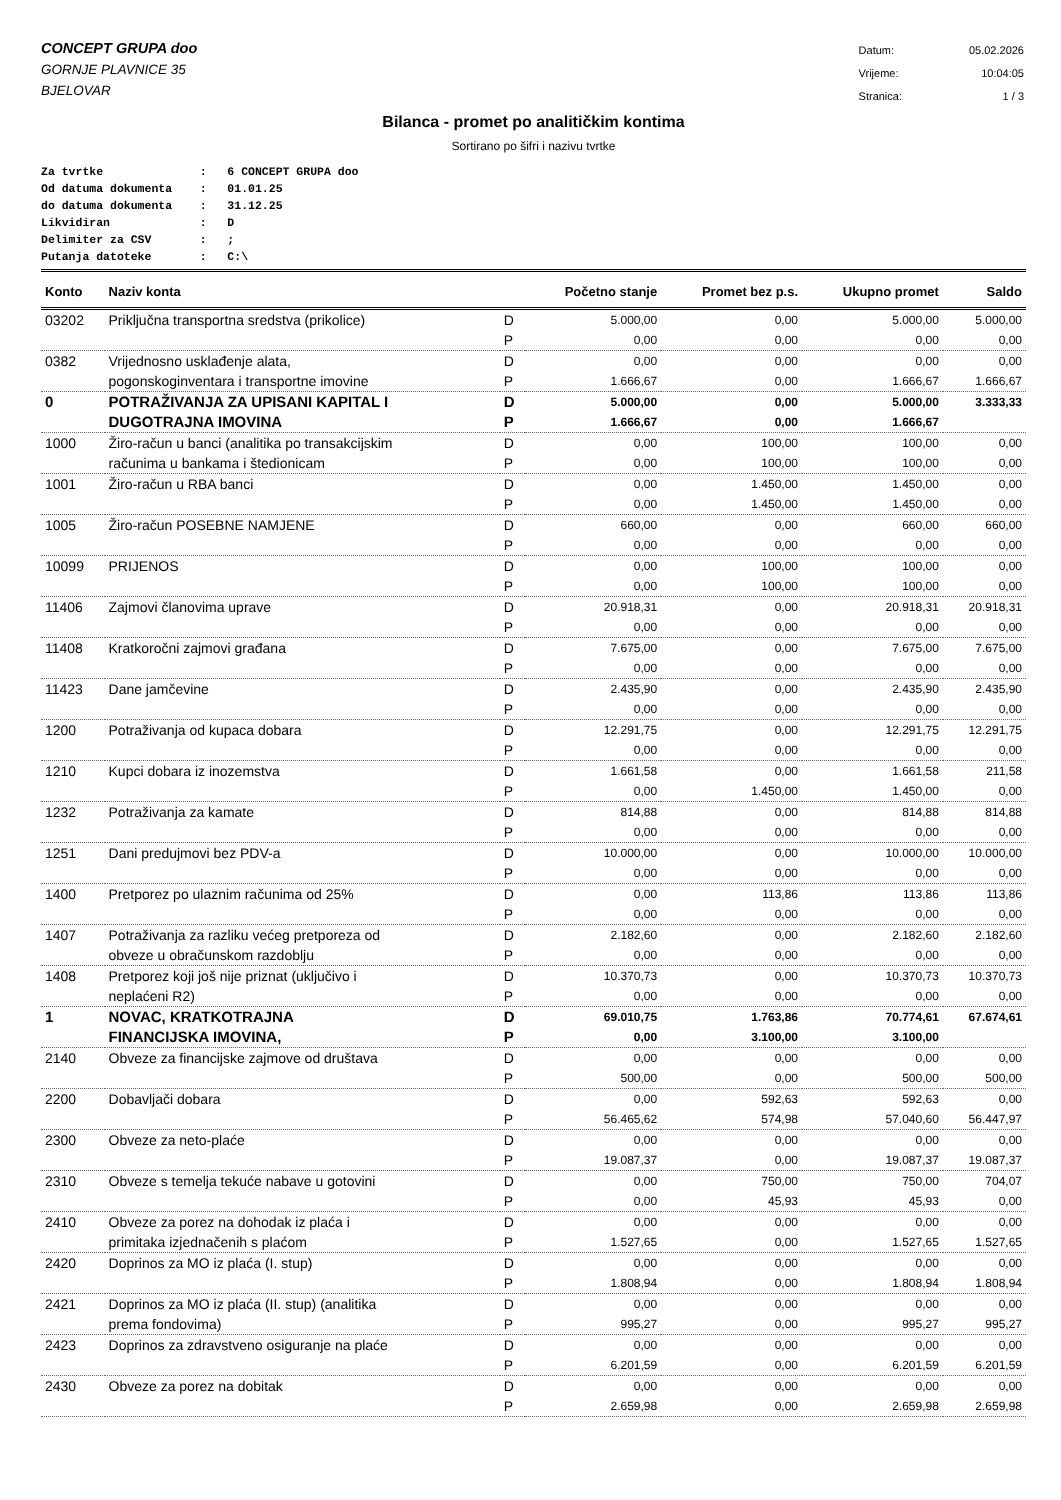CONCEPT GRUPA doo
GORNJE PLAVNICE 35
BJELOVAR
| Datum: | 05.02.2026 |
| Vrijeme: | 10:04:05 |
| Stranica: | 1 / 3 |
Bilanca - promet po analitičkim kontima
Sortirano po šifri i nazivu tvrtke
Za tvrtke : 6 CONCEPT GRUPA doo Od datuma dokumenta : 01.01.25 do datuma dokumenta : 31.12.25 Likvidiran : D Delimiter za CSV : ; Putanja datoteke : C:\
| Konto | Naziv konta | | Početno stanje | Promet bez p.s. | Ukupno promet | Saldo |
| --- | --- | --- | --- | --- | --- | --- |
| 03202 | Priključna transportna sredstva (prikolice) | D | 5.000,00 | 0,00 | 5.000,00 | 5.000,00 |
| | | P | 0,00 | 0,00 | 0,00 | 0,00 |
| 0382 | Vrijednosno usklađenje alata, | D | 0,00 | 0,00 | 0,00 | 0,00 |
| | pogonskoginventara i transportne imovine | P | 1.666,67 | 0,00 | 1.666,67 | 1.666,67 |
| 0 | POTRAŽIVANJA ZA UPISANI KAPITAL I | D | 5.000,00 | 0,00 | 5.000,00 | 3.333,33 |
| | DUGOTRAJNA IMOVINA | P | 1.666,67 | 0,00 | 1.666,67 | |
| 1000 | Žiro-račun u banci (analitika po transakcijskim | D | 0,00 | 100,00 | 100,00 | 0,00 |
| | računima u bankama i štedionicam | P | 0,00 | 100,00 | 100,00 | 0,00 |
| 1001 | Žiro-račun u RBA banci | D | 0,00 | 1.450,00 | 1.450,00 | 0,00 |
| | | P | 0,00 | 1.450,00 | 1.450,00 | 0,00 |
| 1005 | Žiro-račun POSEBNE NAMJENE | D | 660,00 | 0,00 | 660,00 | 660,00 |
| | | P | 0,00 | 0,00 | 0,00 | 0,00 |
| 10099 | PRIJENOS | D | 0,00 | 100,00 | 100,00 | 0,00 |
| | | P | 0,00 | 100,00 | 100,00 | 0,00 |
| 11406 | Zajmovi članovima uprave | D | 20.918,31 | 0,00 | 20.918,31 | 20.918,31 |
| | | P | 0,00 | 0,00 | 0,00 | 0,00 |
| 11408 | Kratkoročni zajmovi građana | D | 7.675,00 | 0,00 | 7.675,00 | 7.675,00 |
| | | P | 0,00 | 0,00 | 0,00 | 0,00 |
| 11423 | Dane jamčevine | D | 2.435,90 | 0,00 | 2.435,90 | 2.435,90 |
| | | P | 0,00 | 0,00 | 0,00 | 0,00 |
| 1200 | Potraživanja od kupaca dobara | D | 12.291,75 | 0,00 | 12.291,75 | 12.291,75 |
| | | P | 0,00 | 0,00 | 0,00 | 0,00 |
| 1210 | Kupci dobara iz inozemstva | D | 1.661,58 | 0,00 | 1.661,58 | 211,58 |
| | | P | 0,00 | 1.450,00 | 1.450,00 | 0,00 |
| 1232 | Potraživanja za kamate | D | 814,88 | 0,00 | 814,88 | 814,88 |
| | | P | 0,00 | 0,00 | 0,00 | 0,00 |
| 1251 | Dani predujmovi bez PDV-a | D | 10.000,00 | 0,00 | 10.000,00 | 10.000,00 |
| | | P | 0,00 | 0,00 | 0,00 | 0,00 |
| 1400 | Pretporez po ulaznim računima od 25% | D | 0,00 | 113,86 | 113,86 | 113,86 |
| | | P | 0,00 | 0,00 | 0,00 | 0,00 |
| 1407 | Potraživanja za razliku većeg pretporeza od | D | 2.182,60 | 0,00 | 2.182,60 | 2.182,60 |
| | obveze u obračunskom razdoblju | P | 0,00 | 0,00 | 0,00 | 0,00 |
| 1408 | Pretporez koji još nije priznat (uključivo i | D | 10.370,73 | 0,00 | 10.370,73 | 10.370,73 |
| | neplaćeni R2) | P | 0,00 | 0,00 | 0,00 | 0,00 |
| 1 | NOVAC, KRATKOTRAJNA | D | 69.010,75 | 1.763,86 | 70.774,61 | 67.674,61 |
| | FINANCIJSKA IMOVINA, | P | 0,00 | 3.100,00 | 3.100,00 | |
| 2140 | Obveze za financijske zajmove od društava | D | 0,00 | 0,00 | 0,00 | 0,00 |
| | | P | 500,00 | 0,00 | 500,00 | 500,00 |
| 2200 | Dobavljači dobara | D | 0,00 | 592,63 | 592,63 | 0,00 |
| | | P | 56.465,62 | 574,98 | 57.040,60 | 56.447,97 |
| 2300 | Obveze za neto-plaće | D | 0,00 | 0,00 | 0,00 | 0,00 |
| | | P | 19.087,37 | 0,00 | 19.087,37 | 19.087,37 |
| 2310 | Obveze s temelja tekuće nabave u gotovini | D | 0,00 | 750,00 | 750,00 | 704,07 |
| | | P | 0,00 | 45,93 | 45,93 | 0,00 |
| 2410 | Obveze za porez na dohodak iz plaća i | D | 0,00 | 0,00 | 0,00 | 0,00 |
| | primitaka izjednačenih s plaćom | P | 1.527,65 | 0,00 | 1.527,65 | 1.527,65 |
| 2420 | Doprinos za MO iz plaća (I. stup) | D | 0,00 | 0,00 | 0,00 | 0,00 |
| | | P | 1.808,94 | 0,00 | 1.808,94 | 1.808,94 |
| 2421 | Doprinos za MO iz plaća (II. stup) (analitika | D | 0,00 | 0,00 | 0,00 | 0,00 |
| | prema fondovima) | P | 995,27 | 0,00 | 995,27 | 995,27 |
| 2423 | Doprinos za zdravstveno osiguranje na plaće | D | 0,00 | 0,00 | 0,00 | 0,00 |
| | | P | 6.201,59 | 0,00 | 6.201,59 | 6.201,59 |
| 2430 | Obveze za porez na dobitak | D | 0,00 | 0,00 | 0,00 | 0,00 |
| | | P | 2.659,98 | 0,00 | 2.659,98 | 2.659,98 |